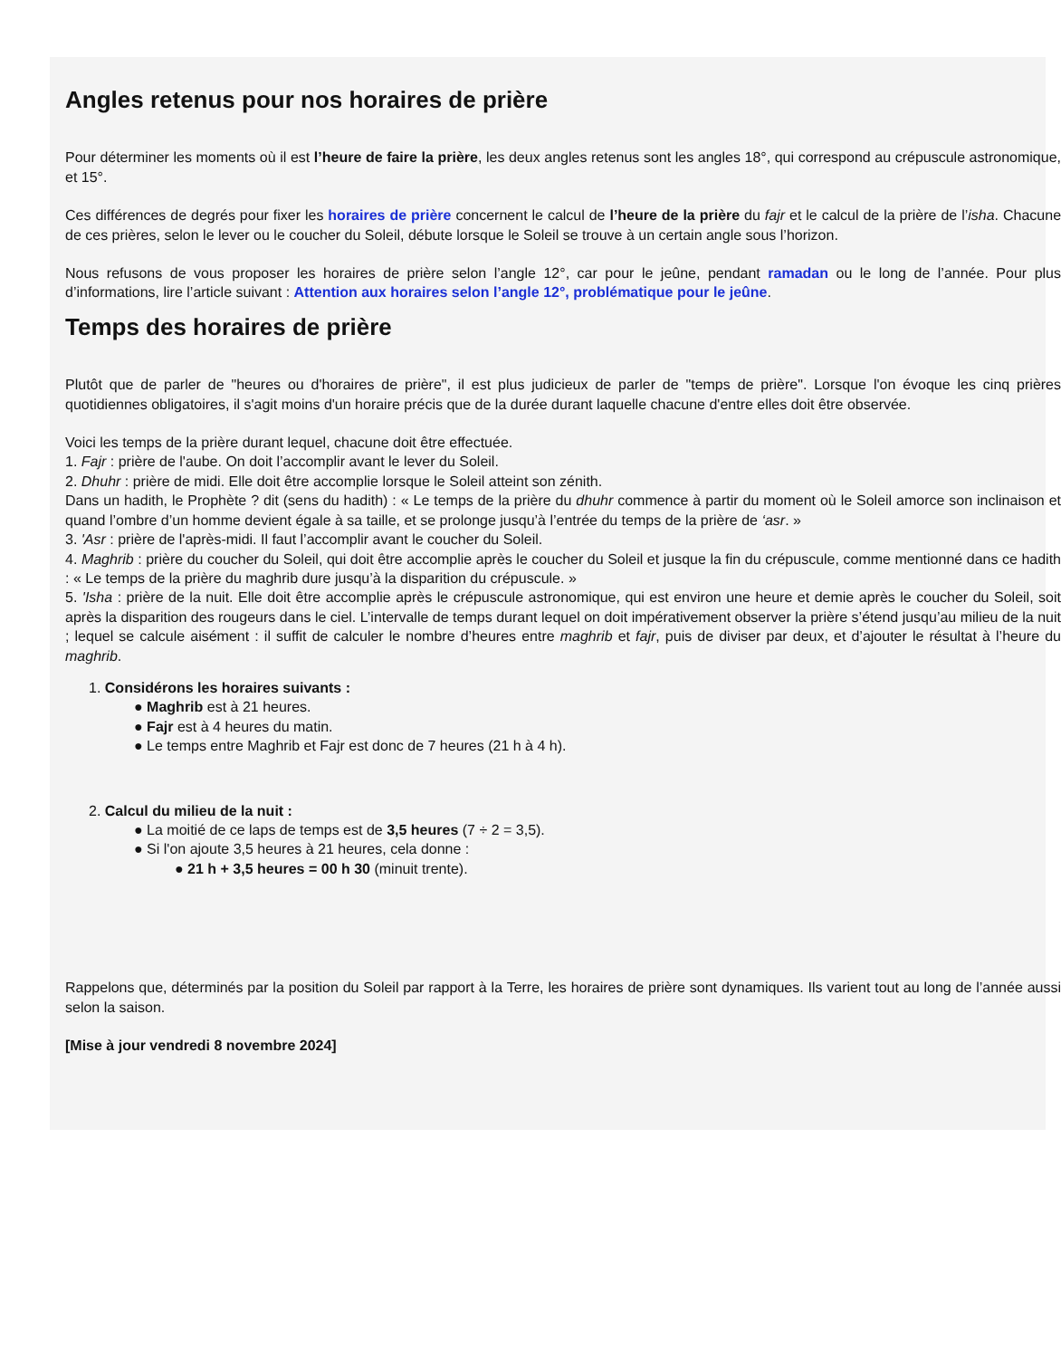Angles retenus pour nos horaires de prière
Pour déterminer les moments où il est l’heure de faire la prière, les deux angles retenus sont les angles 18°, qui correspond au crépuscule astronomique, et 15°.
Ces différences de degrés pour fixer les horaires de prière concernent le calcul de l’heure de la prière du fajr et le calcul de la prière de l’isha. Chacune de ces prières, selon le lever ou le coucher du Soleil, débute lorsque le Soleil se trouve à un certain angle sous l’horizon.
Nous refusons de vous proposer les horaires de prière selon l’angle 12°, car pour le jeûne, pendant ramadan ou le long de l’année. Pour plus d’informations, lire l’article suivant : Attention aux horaires selon l’angle 12°, problématique pour le jeûne.
Temps des horaires de prière
Plutôt que de parler de "heures ou d'horaires de prière", il est plus judicieux de parler de "temps de prière". Lorsque l'on évoque les cinq prières quotidiennes obligatoires, il s'agit moins d'un horaire précis que de la durée durant laquelle chacune d'entre elles doit être observée.
Voici les temps de la prière durant lequel, chacune doit être effectuée.
1. Fajr : prière de l'aube. On doit l’accomplir avant le lever du Soleil.
2. Dhuhr : prière de midi. Elle doit être accomplie lorsque le Soleil atteint son zénith.
Dans un hadith, le Prophète ? dit (sens du hadith) : « Le temps de la prière du dhuhr commence à partir du moment où le Soleil amorce son inclinaison et quand l’ombre d’un homme devient égale à sa taille, et se prolonge jusqu’à l’entrée du temps de la prière de ‘asr. »
3. 'Asr : prière de l'après-midi. Il faut l’accomplir avant le coucher du Soleil.
4. Maghrib : prière du coucher du Soleil, qui doit être accomplie après le coucher du Soleil et jusque la fin du crépuscule, comme mentionné dans ce hadith : « Le temps de la prière du maghrib dure jusqu’à la disparition du crépuscule. »
5. 'Isha : prière de la nuit. Elle doit être accomplie après le crépuscule astronomique, qui est environ une heure et demie après le coucher du Soleil, soit après la disparition des rougeurs dans le ciel. L’intervalle de temps durant lequel on doit impérativement observer la prière s’étend jusqu’au milieu de la nuit ; lequel se calcule aisément : il suffit de calculer le nombre d’heures entre maghrib et fajr, puis de diviser par deux, et d’ajouter le résultat à l’heure du maghrib.
1. Considérons les horaires suivants :
● Maghrib est à 21 heures.
● Fajr est à 4 heures du matin.
● Le temps entre Maghrib et Fajr est donc de 7 heures (21 h à 4 h).
2. Calcul du milieu de la nuit :
● La moitié de ce laps de temps est de 3,5 heures (7 ÷ 2 = 3,5).
● Si l'on ajoute 3,5 heures à 21 heures, cela donne :
● 21 h + 3,5 heures = 00 h 30 (minuit trente).
Rappelons que, déterminés par la position du Soleil par rapport à la Terre, les horaires de prière sont dynamiques. Ils varient tout au long de l’année aussi selon la saison.
[Mise à jour vendredi 8 novembre 2024]